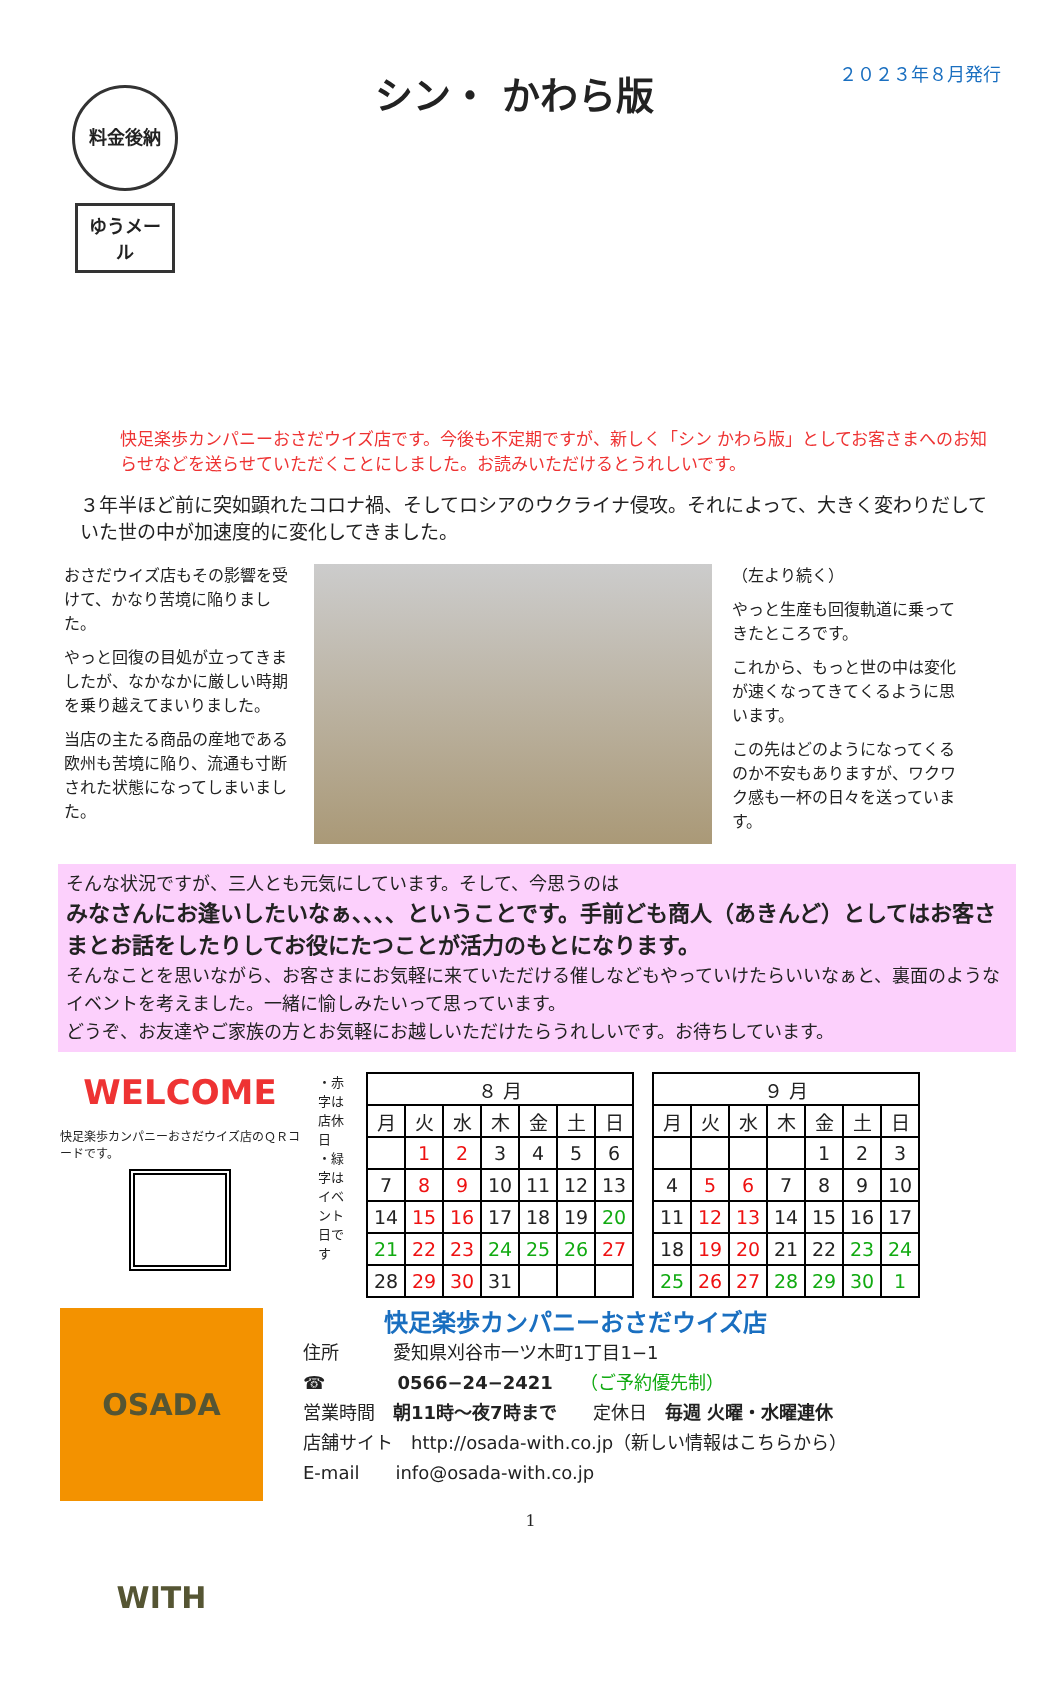料金後納
ゆうメール
シン・ かわら版
２０２３年８月発行
快足楽歩カンパニーおさだウイズ店です。今後も不定期ですが、新しく「シン かわら版」としてお客さまへのお知らせなどを送らせていただくことにしました。お読みいただけるとうれしいです。
３年半ほど前に突如顕れたコロナ禍、そしてロシアのウクライナ侵攻。それによって、大きく変わりだしていた世の中が加速度的に変化してきました。
おさだウイズ店もその影響を受けて、かなり苦境に陥りました。
やっと回復の目処が立ってきましたが、なかなかに厳しい時期を乗り越えてまいりました。
当店の主たる商品の産地である欧州も苦境に陥り、流通も寸断された状態になってしまいました。
（左より続く）
やっと生産も回復軌道に乗ってきたところです。
これから、もっと世の中は変化が速くなってきてくるように思います。
この先はどのようになってくるのか不安もありますが、ワクワク感も一杯の日々を送っています。
そんな状況ですが、三人とも元気にしています。そして、今思うのは
みなさんにお逢いしたいなぁ、、、、ということです。手前ども商人（あきんど）としてはお客さまとお話をしたりしてお役にたつことが活力のもとになります。
そんなことを思いながら、お客さまにお気軽に来ていただける催しなどもやっていけたらいいなぁと、裏面のようなイベントを考えました。一緒に愉しみたいって思っています。
どうぞ、お友達やご家族の方とお気軽にお越しいただけたらうれしいです。お待ちしています。
WELCOME
快足楽歩カンパニーおさだウイズ店のＱＲコードです。
・赤字は店休日
・緑字はイベント日です
| ８ 月 | | | | | | |
| --- | --- | --- | --- | --- | --- | --- |
| 月 | 火 | 水 | 木 | 金 | 土 | 日 |
| | 1 | 2 | 3 | 4 | 5 | 6 |
| 7 | 8 | 9 | 10 | 11 | 12 | 13 |
| 14 | 15 | 16 | 17 | 18 | 19 | 20 |
| 21 | 22 | 23 | 24 | 25 | 26 | 27 |
| 28 | 29 | 30 | 31 | | | |
| ９ 月 | | | | | | |
| --- | --- | --- | --- | --- | --- | --- |
| 月 | 火 | 水 | 木 | 金 | 土 | 日 |
| | | | | 1 | 2 | 3 |
| 4 | 5 | 6 | 7 | 8 | 9 | 10 |
| 11 | 12 | 13 | 14 | 15 | 16 | 17 |
| 18 | 19 | 20 | 21 | 22 | 23 | 24 |
| 25 | 26 | 27 | 28 | 29 | 30 | 1 |
OSADA WITH
快足楽歩カンパニーおさだウイズ店
住所　　　愛知県刈谷市一ツ木町1丁目1−1
☎　　　　0566−24−2421　　（ご予約優先制）
営業時間　朝11時〜夜7時まで　　定休日　毎週 火曜・水曜連休
店舗サイト　http://osada-with.co.jp（新しい情報はこちらから）
E-mail　　info@osada-with.co.jp
1